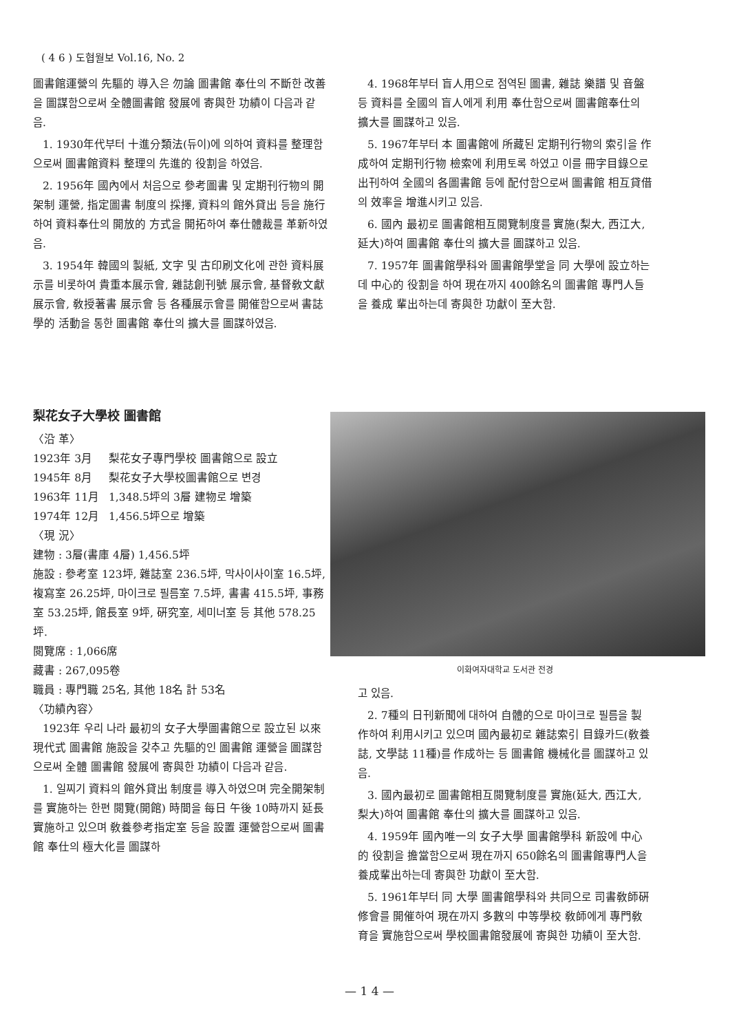( 4 6 ) 도협월보 Vol.16, No. 2
圖書館運營의 先驅的 導入은 勿論 圖書館 奉仕의 不斷한 改善을 圖謀함으로써 全體圖書館 發展에 寄與한 功績이 다음과 같음.
1. 1930年代부터 十進分類法(듀이)에 의하여 資料를 整理함으로써 圖書館資料 整理의 先進的 役割을 하였음.
2. 1956年 國內에서 처음으로 參考圖書 및 定期刊行物의 開架制 運營, 指定圖書 制度의 採擇, 資料의 館外貸出 등을 施行하여 資料奉仕의 開放的 方式을 開拓하여 奉仕體裁를 革新하였음.
3. 1954年 韓國의 製紙, 文字 및 古印刷文化에 관한 資料展示를 비롯하여 貴重本展示會, 雜誌創刊號 展示會, 基督敎文獻 展示會, 敎授著書 展示會 등 各種展示會를 開催함으로써 書誌學的 活動을 통한 圖書館 奉仕의 擴大를 圖謀하였음.
4. 1968年부터 盲人用으로 점역된 圖書, 雜誌 樂譜 및 音盤 등 資料를 全國의 盲人에게 利用 奉仕함으로써 圖書館奉仕의 擴大를 圖謀하고 있음.
5. 1967年부터 本 圖書館에 所藏된 定期刊行物의 索引을 作成하여 定期刊行物 檢索에 利用토록 하였고 이를 冊字目錄으로 出刊하여 全國의 各圖書館 등에 配付함으로써 圖書館 相互貸借의 效率을 增進시키고 있음.
6. 國內 最初로 圖書館相互閱覽制度를 實施(梨大, 西江大, 延大)하여 圖書館 奉仕의 擴大를 圖謀하고 있음.
7. 1957年 圖書館學科와 圖書館學堂을 同 大學에 設立하는데 中心的 役割을 하여 現在까지 400餘名의 圖書館 專門人들을 養成 輩出하는데 寄與한 功獻이 至大함.
梨花女子大學校 圖書館
〈沿 革〉
1923年 3月 梨花女子專門學校 圖書館으로 設立
1945年 8月 梨花女子大學校圖書館으로 변경
1963年 11月 1,348.5坪의 3層 建物로 增築
1974年 12月 1,456.5坪으로 增築
〈現 況〉
建物 : 3層(書庫 4層) 1,456.5坪
施設 : 參考室 123坪, 雜誌室 236.5坪, 막사이사이室 16.5坪, 複寫室 26.25坪, 마이크로 필름室 7.5坪, 書書 415.5坪, 事務室 53.25坪, 館長室 9坪, 硏究室, 세미너室 등 其他 578.25坪.
閱覽席 : 1,066席
藏書 : 267,095卷
職員 : 專門職 25名, 其他 18名 計 53名
〈功績內容〉
1923年 우리 나라 最初의 女子大學圖書館으로 設立된 以來 現代式 圖書館 施設을 갖추고 先驅的인 圖書館 運營을 圖謀함으로써 全體 圖書館 發展에 寄與한 功績이 다음과 같음.
1. 일찌기 資料의 館外貸出 制度를 導入하였으며 完全開架制를 實施하는 한편 閱覽(開館) 時間을 每日 午後 10時까지 延長 實施하고 있으며 敎養參考指定室 등을 設置 運營함으로써 圖書館 奉仕의 極大化를 圖謀하
이화여자대학교 도서관 전경
고 있음.
2. 7種의 日刊新聞에 대하여 自體的으로 마이크로 필름을 製作하여 利用시키고 있으며 國內最初로 雜誌索引 目錄카드(敎養誌, 文學誌 11種)를 作成하는 등 圖書館 機械化를 圖謀하고 있음.
3. 國內最初로 圖書館相互閱覽制度를 實施(延大, 西江大, 梨大)하여 圖書館 奉仕의 擴大를 圖謀하고 있음.
4. 1959年 國內唯一의 女子大學 圖書館學科 新設에 中心的 役割을 擔當함으로써 現在까지 650餘名의 圖書館專門人을 養成輩出하는데 寄與한 功獻이 至大함.
5. 1961年부터 同 大學 圖書館學科와 共同으로 司書敎師硏修會를 開催하여 現在까지 多數의 中等學校 敎師에게 專門敎育을 實施함으로써 學校圖書館發展에 寄與한 功績이 至大함.
— 1 4 —